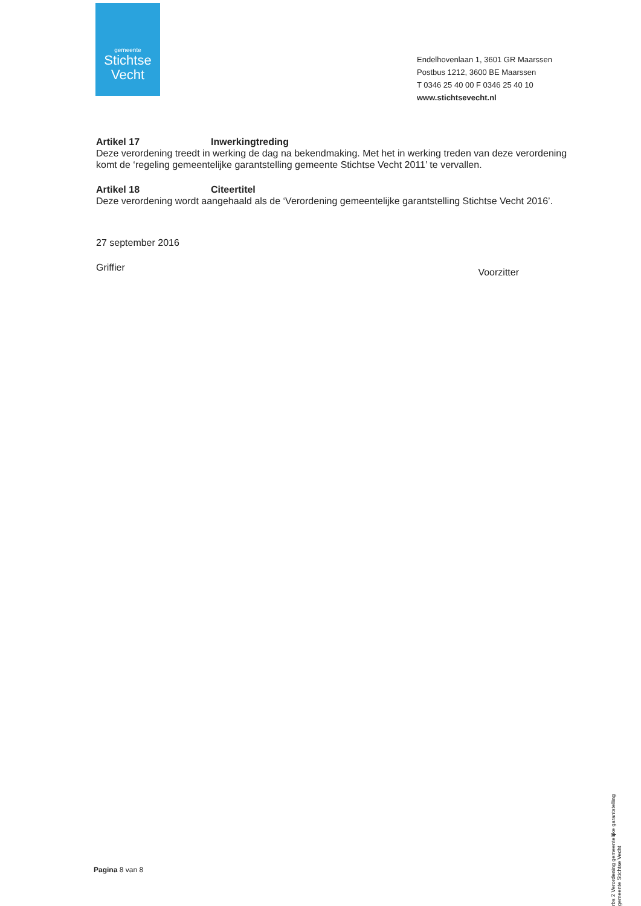gemeente
Stichtse
Vecht
Endelhovenlaan 1, 3601 GR Maarssen
Postbus 1212, 3600 BE Maarssen
T 0346 25 40 00 F 0346 25 40 10
www.stichtsevecht.nl
Artikel 17 Inwerkingtreding
Deze verordening treedt in werking de dag na bekendmaking. Met het in werking treden van deze verordening komt de ‘regeling gemeentelijke garantstelling gemeente Stichtse Vecht 2011’ te vervallen.
Artikel 18 Citeertitel
Deze verordening wordt aangehaald als de ‘Verordening gemeentelijke garantstelling Stichtse Vecht 2016’.
27 september 2016
Griffier Voorzitter
Pagina 8 van 8
rbs 2 Verordening gemeentelijke garantstelling gemeente Stichtse Vecht